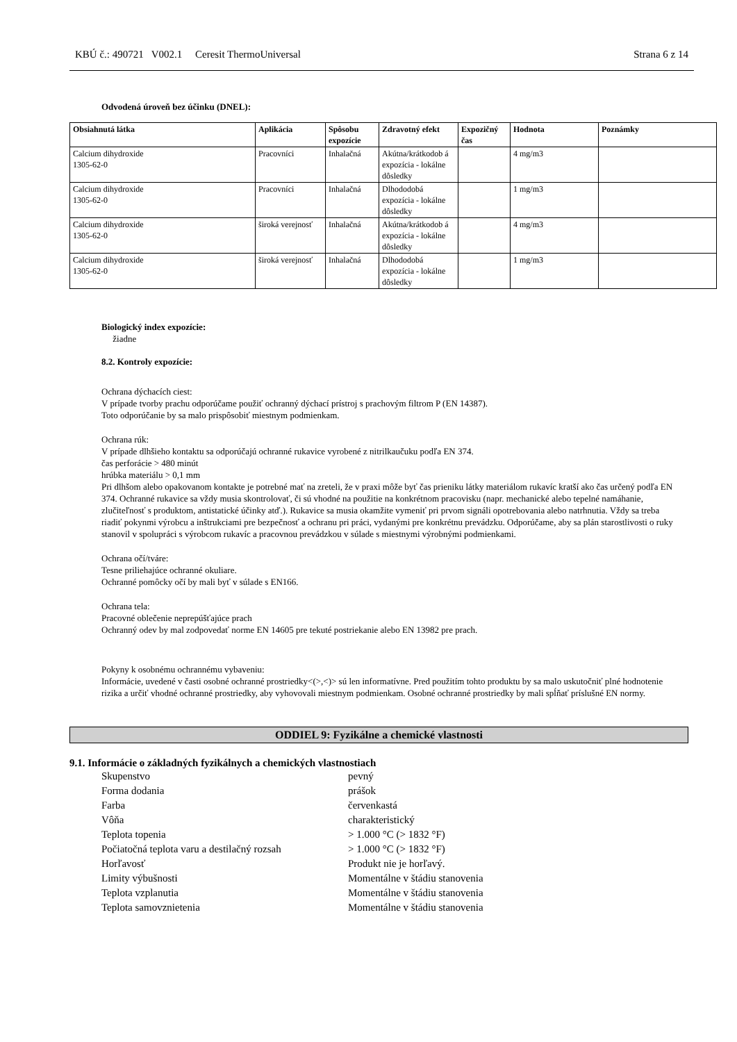KBÚ č.: 490721 V002.1 Ceresit ThermoUniversal Strana 6 z 14
Odvodená úroveň bez účinku (DNEL):
| Obsiahnutá látka | Aplikácia | Spôsobu expozície | Zdravotný efekt | Expozičný čas | Hodnota | Poznámky |
| --- | --- | --- | --- | --- | --- | --- |
| Calcium dihydroxide 1305-62-0 | Pracovníci | Inhalačná | Akútna/krátkodob á expozícia - lokálne dôsledky | | 4 mg/m3 | |
| Calcium dihydroxide 1305-62-0 | Pracovníci | Inhalačná | Dlhododobá expozícia - lokálne dôsledky | | 1 mg/m3 | |
| Calcium dihydroxide 1305-62-0 | široká verejnosť | Inhalačná | Akútna/krátkodob á expozícia - lokálne dôsledky | | 4 mg/m3 | |
| Calcium dihydroxide 1305-62-0 | široká verejnosť | Inhalačná | Dlhododobá expozícia - lokálne dôsledky | | 1 mg/m3 | |
Biologický index expozície:
žiadne
8.2. Kontroly expozície:
Ochrana dýchacích ciest:
V prípade tvorby prachu odporúčame použiť ochranný dýchací prístroj s prachovým filtrom P (EN 14387).
Toto odporúčanie by sa malo prispôsobiť miestnym podmienkam.
Ochrana rúk:
V prípade dlhšieho kontaktu sa odporúčajú ochranné rukavice vyrobené z nitrilkaučuku podľa EN 374.
čas perforácie > 480 minút
hrúbka materiálu > 0,1 mm
Pri dlhšom alebo opakovanom kontakte je potrebné mať na zreteli, že v praxi môže byť čas prieniku látky materiálom rukavíc kratší ako čas určený podľa EN 374. Ochranné rukavice sa vždy musia skontrolovať, či sú vhodné na použitie na konkrétnom pracovisku (napr. mechanické alebo tepelné namáhanie, zlučiteľnosť s produktom, antistatické účinky atď.). Rukavice sa musia okamžite vymeniť pri prvom signáli opotrebovania alebo natrhnutia. Vždy sa treba riadiť pokynmi výrobcu a inštrukciami pre bezpečnosť a ochranu pri práci, vydanými pre konkrétnu prevádzku. Odporúčame, aby sa plán starostlivosti o ruky stanovil v spolupráci s výrobcom rukavíc a pracovnou prevádzkou v súlade s miestnymi výrobnými podmienkami.
Ochrana očí/tváre:
Tesne priliehajúce ochranné okuliare.
Ochranné pomôcky očí by mali byť v súlade s EN166.
Ochrana tela:
Pracovné oblečenie neprepúšťajúce prach
Ochranný odev by mal zodpovedať norme EN 14605 pre tekuté postriekanie alebo EN 13982 pre prach.
Pokyny k osobnému ochrannému vybaveniu:
Informácie, uvedené v časti osobné ochranné prostriedky<(>,<)> sú len informatívne. Pred použitím tohto produktu by sa malo uskutočniť plné hodnotenie rizika a určiť vhodné ochranné prostriedky, aby vyhovovali miestnym podmienkam. Osobné ochranné prostriedky by mali spĺňať príslušné EN normy.
ODDIEL 9: Fyzikálne a chemické vlastnosti
9.1. Informácie o základných fyzikálnych a chemických vlastnostiach
Skupenstvo pevný
Forma dodania prášok
Farba červenkastá
Vôňa charakteristický
Teplota topenia > 1.000 °C (> 1832 °F)
Počiatočná teplota varu a destilačný rozsah > 1.000 °C (> 1832 °F)
Horľavosť Produkt nie je horľavý.
Limity výbušnosti Momentálne v štádiu stanovenia
Teplota vzplanutia Momentálne v štádiu stanovenia
Teplota samovznietenia Momentálne v štádiu stanovenia